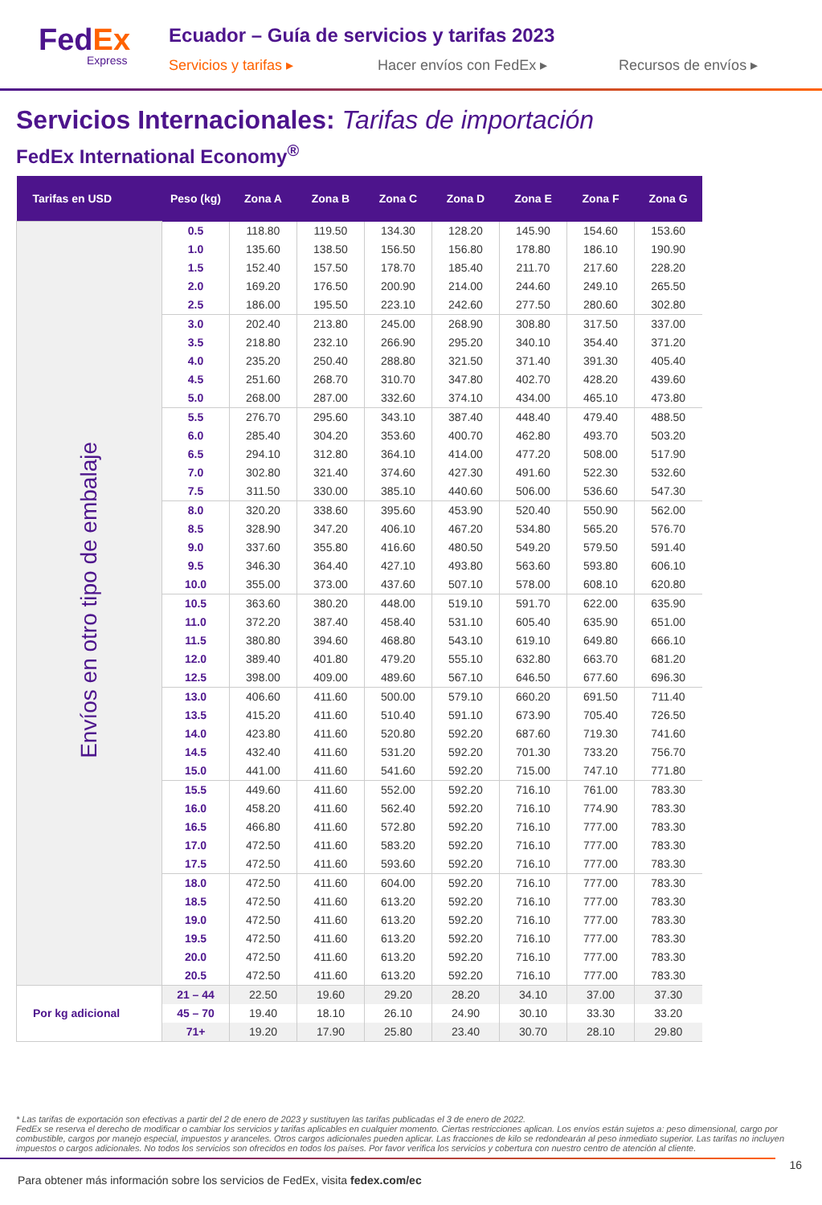FedEx
Express
Ecuador – Guía de servicios y tarifas 2023
Servicios y tarifas ▸ Hacer envíos con FedEx ▸ Recursos de envíos ▸
Servicios Internacionales: Tarifas de importación
FedEx International Economy<sup>®</sup>
| Tarifas en USD | Peso (kg) | Zona A | Zona B | Zona C | Zona D | Zona E | Zona F | Zona G |
| --- | --- | --- | --- | --- | --- | --- | --- | --- |
| Envíos en otro tipo de embalaje | 0.5 | 118.80 | 119.50 | 134.30 | 128.20 | 145.90 | 154.60 | 153.60 |
| | 1.0 | 135.60 | 138.50 | 156.50 | 156.80 | 178.80 | 186.10 | 190.90 |
| | 1.5 | 152.40 | 157.50 | 178.70 | 185.40 | 211.70 | 217.60 | 228.20 |
| | 2.0 | 169.20 | 176.50 | 200.90 | 214.00 | 244.60 | 249.10 | 265.50 |
| | 2.5 | 186.00 | 195.50 | 223.10 | 242.60 | 277.50 | 280.60 | 302.80 |
| | 3.0 | 202.40 | 213.80 | 245.00 | 268.90 | 308.80 | 317.50 | 337.00 |
| | 3.5 | 218.80 | 232.10 | 266.90 | 295.20 | 340.10 | 354.40 | 371.20 |
| | 4.0 | 235.20 | 250.40 | 288.80 | 321.50 | 371.40 | 391.30 | 405.40 |
| | 4.5 | 251.60 | 268.70 | 310.70 | 347.80 | 402.70 | 428.20 | 439.60 |
| | 5.0 | 268.00 | 287.00 | 332.60 | 374.10 | 434.00 | 465.10 | 473.80 |
| | 5.5 | 276.70 | 295.60 | 343.10 | 387.40 | 448.40 | 479.40 | 488.50 |
| | 6.0 | 285.40 | 304.20 | 353.60 | 400.70 | 462.80 | 493.70 | 503.20 |
| | 6.5 | 294.10 | 312.80 | 364.10 | 414.00 | 477.20 | 508.00 | 517.90 |
| | 7.0 | 302.80 | 321.40 | 374.60 | 427.30 | 491.60 | 522.30 | 532.60 |
| | 7.5 | 311.50 | 330.00 | 385.10 | 440.60 | 506.00 | 536.60 | 547.30 |
| | 8.0 | 320.20 | 338.60 | 395.60 | 453.90 | 520.40 | 550.90 | 562.00 |
| | 8.5 | 328.90 | 347.20 | 406.10 | 467.20 | 534.80 | 565.20 | 576.70 |
| | 9.0 | 337.60 | 355.80 | 416.60 | 480.50 | 549.20 | 579.50 | 591.40 |
| | 9.5 | 346.30 | 364.40 | 427.10 | 493.80 | 563.60 | 593.80 | 606.10 |
| | 10.0 | 355.00 | 373.00 | 437.60 | 507.10 | 578.00 | 608.10 | 620.80 |
| | 10.5 | 363.60 | 380.20 | 448.00 | 519.10 | 591.70 | 622.00 | 635.90 |
| | 11.0 | 372.20 | 387.40 | 458.40 | 531.10 | 605.40 | 635.90 | 651.00 |
| | 11.5 | 380.80 | 394.60 | 468.80 | 543.10 | 619.10 | 649.80 | 666.10 |
| | 12.0 | 389.40 | 401.80 | 479.20 | 555.10 | 632.80 | 663.70 | 681.20 |
| | 12.5 | 398.00 | 409.00 | 489.60 | 567.10 | 646.50 | 677.60 | 696.30 |
| | 13.0 | 406.60 | 411.60 | 500.00 | 579.10 | 660.20 | 691.50 | 711.40 |
| | 13.5 | 415.20 | 411.60 | 510.40 | 591.10 | 673.90 | 705.40 | 726.50 |
| | 14.0 | 423.80 | 411.60 | 520.80 | 592.20 | 687.60 | 719.30 | 741.60 |
| | 14.5 | 432.40 | 411.60 | 531.20 | 592.20 | 701.30 | 733.20 | 756.70 |
| | 15.0 | 441.00 | 411.60 | 541.60 | 592.20 | 715.00 | 747.10 | 771.80 |
| | 15.5 | 449.60 | 411.60 | 552.00 | 592.20 | 716.10 | 761.00 | 783.30 |
| | 16.0 | 458.20 | 411.60 | 562.40 | 592.20 | 716.10 | 774.90 | 783.30 |
| | 16.5 | 466.80 | 411.60 | 572.80 | 592.20 | 716.10 | 777.00 | 783.30 |
| | 17.0 | 472.50 | 411.60 | 583.20 | 592.20 | 716.10 | 777.00 | 783.30 |
| | 17.5 | 472.50 | 411.60 | 593.60 | 592.20 | 716.10 | 777.00 | 783.30 |
| | 18.0 | 472.50 | 411.60 | 604.00 | 592.20 | 716.10 | 777.00 | 783.30 |
| | 18.5 | 472.50 | 411.60 | 613.20 | 592.20 | 716.10 | 777.00 | 783.30 |
| | 19.0 | 472.50 | 411.60 | 613.20 | 592.20 | 716.10 | 777.00 | 783.30 |
| | 19.5 | 472.50 | 411.60 | 613.20 | 592.20 | 716.10 | 777.00 | 783.30 |
| | 20.0 | 472.50 | 411.60 | 613.20 | 592.20 | 716.10 | 777.00 | 783.30 |
| | 20.5 | 472.50 | 411.60 | 613.20 | 592.20 | 716.10 | 777.00 | 783.30 |
| Por kg adicional | 21 – 44 | 22.50 | 19.60 | 29.20 | 28.20 | 34.10 | 37.00 | 37.30 |
| | 45 – 70 | 19.40 | 18.10 | 26.10 | 24.90 | 30.10 | 33.30 | 33.20 |
| | 71+ | 19.20 | 17.90 | 25.80 | 23.40 | 30.70 | 28.10 | 29.80 |
* Las tarifas de exportación son efectivas a partir del 2 de enero de 2023 y sustituyen las tarifas publicadas el 3 de enero de 2022.
FedEx se reserva el derecho de modificar o cambiar los servicios y tarifas aplicables en cualquier momento. Ciertas restricciones aplican. Los envíos están sujetos a: peso dimensional, cargo por combustible, cargos por manejo especial, impuestos y aranceles. Otros cargos adicionales pueden aplicar. Las fracciones de kilo se redondearán al peso inmediato superior. Las tarifas no incluyen impuestos o cargos adicionales. No todos los servicios son ofrecidos en todos los países. Por favor verifica los servicios y cobertura con nuestro centro de atención al cliente.
16
Para obtener más información sobre los servicios de FedEx, visita fedex.com/ec